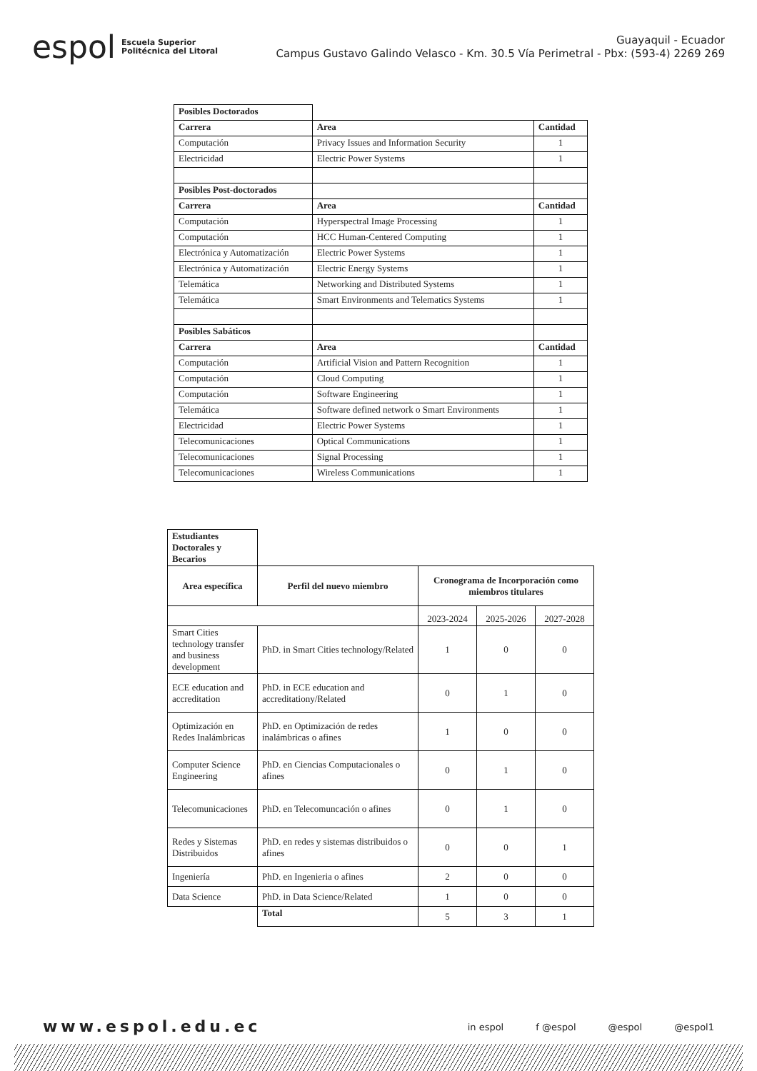espol Escuela Superior
Politécnica del Litoral
Guayaquil - Ecuador
Campus Gustavo Galindo Velasco - Km. 30.5 Vía Perimetral - Pbx: (593-4) 2269 269
| Posibles Doctorados | | |
| Carrera | Area | Cantidad |
| Computación | Privacy Issues and Information Security | 1 |
| Electricidad | Electric Power Systems | 1 |
| Posibles Post-doctorados | | |
| Carrera | Area | Cantidad |
| Computación | Hyperspectral Image Processing | 1 |
| Computación | HCC Human-Centered Computing | 1 |
| Electrónica y Automatización | Electric Power Systems | 1 |
| Electrónica y Automatización | Electric Energy Systems | 1 |
| Telemática | Networking and Distributed Systems | 1 |
| Telemática | Smart Environments and Telematics Systems | 1 |
| Posibles Sabáticos | | |
| Carrera | Area | Cantidad |
| Computación | Artificial Vision and Pattern Recognition | 1 |
| Computación | Cloud Computing | 1 |
| Computación | Software Engineering | 1 |
| Telemática | Software defined network o Smart Environments | 1 |
| Electricidad | Electric Power Systems | 1 |
| Telecomunicaciones | Optical Communications | 1 |
| Telecomunicaciones | Signal Processing | 1 |
| Telecomunicaciones | Wireless Communications | 1 |
| Estudiantes Doctorales y Becarios | | | | |
| Area específica | Perfil del nuevo miembro | Cronograma de Incorporación como miembros titulares | | |
| | | 2023-2024 | 2025-2026 | 2027-2028 |
| Smart Cities technology transfer and business development | PhD. in Smart Cities technology/Related | 1 | 0 | 0 |
| ECE education and accreditation | PhD. in ECE education and accreditationy/Related | 0 | 1 | 0 |
| Optimización en Redes Inalámbricas | PhD. en Optimización de redes inalámbricas o afines | 1 | 0 | 0 |
| Computer Science Engineering | PhD. en Ciencias Computacionales o afines | 0 | 1 | 0 |
| Telecomunicaciones | PhD. en Telecomuncación o afines | 0 | 1 | 0 |
| Redes y Sistemas Distribuidos | PhD. en redes y sistemas distribuidos o afines | 0 | 0 | 1 |
| Ingeniería | PhD. en Ingenieria o afines | 2 | 0 | 0 |
| Data Science | PhD. in Data Science/Related | 1 | 0 | 0 |
| | Total | 5 | 3 | 1 |
www.espol.edu.ec
in espol f @espol @espol @espol1